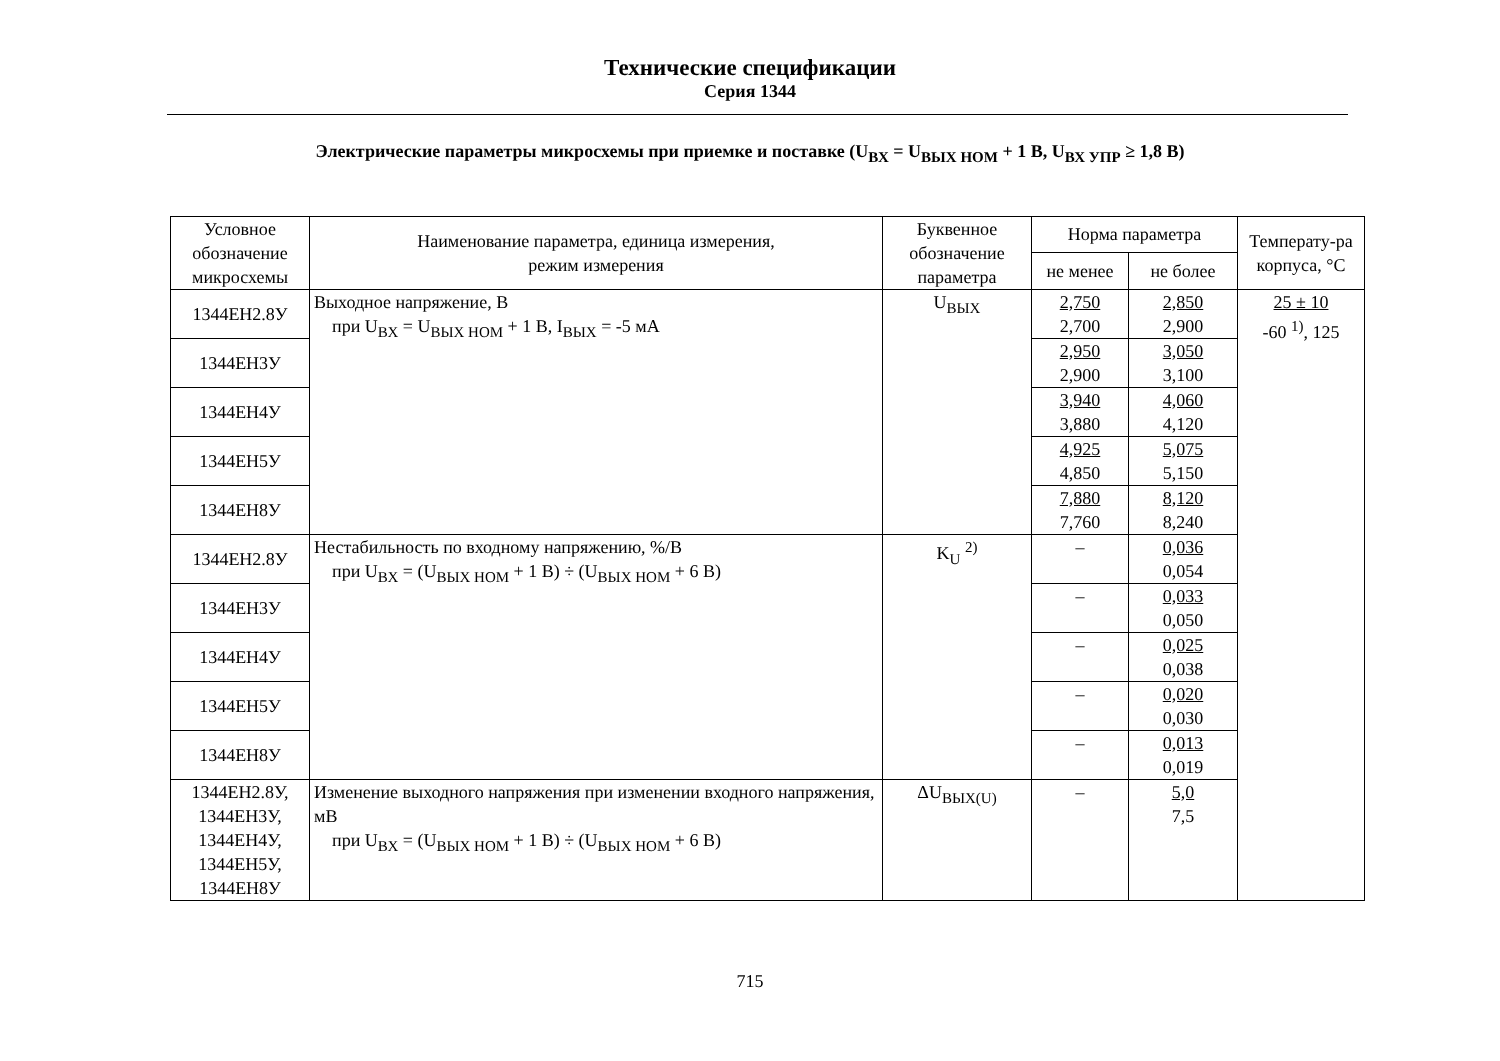Технические спецификации
Серия 1344
Электрические параметры микросхемы при приемке и поставке (U<sub>ВХ</sub> = U<sub>ВЫХ НОМ</sub> + 1 В, U<sub>ВХ УПР</sub> ≥ 1,8 В)
| Условное обозначение микросхемы | Наименование параметра, единица измерения, режим измерения | Буквенное обозначение параметра | Норма параметра | | Температу-ра корпуса, °С |
| --- | --- | --- | --- | --- | --- |
| | | | не менее | не более | |
| 1344ЕН2.8У | Выходное напряжение, В при U<sub>ВХ</sub> = U<sub>ВЫХ НОМ</sub> + 1 В, I<sub>ВЫХ</sub> = -5 мА | U<sub>ВЫХ</sub> | 2,750 2,700 | 2,850 2,900 | 25 ± 10 -60 <sup>1)</sup>, 125 |
| 1344ЕН3У | | | 2,950 2,900 | 3,050 3,100 | |
| 1344ЕН4У | | | 3,940 3,880 | 4,060 4,120 | |
| 1344ЕН5У | | | 4,925 4,850 | 5,075 5,150 | |
| 1344ЕН8У | | | 7,880 7,760 | 8,120 8,240 | |
| 1344ЕН2.8У | Нестабильность по входному напряжению, %/В при U<sub>ВХ</sub> = (U<sub>ВЫХ НОМ</sub> + 1 В) ÷ (U<sub>ВЫХ НОМ</sub> + 6 В) | K<sub>U</sub> <sup>2)</sup> | – | 0,036 0,054 | |
| 1344ЕН3У | | | – | 0,033 0,050 | |
| 1344ЕН4У | | | – | 0,025 0,038 | |
| 1344ЕН5У | | | – | 0,020 0,030 | |
| 1344ЕН8У | | | – | 0,013 0,019 | |
| 1344ЕН2.8У, 1344ЕН3У, 1344ЕН4У, 1344ЕН5У, 1344ЕН8У | Изменение выходного напряжения при изменении входного напряжения, мВ при U<sub>ВХ</sub> = (U<sub>ВЫХ НОМ</sub> + 1 В) ÷ (U<sub>ВЫХ НОМ</sub> + 6 В) | ΔU<sub>ВЫХ(U)</sub> | – | 5,0 7,5 | |
715